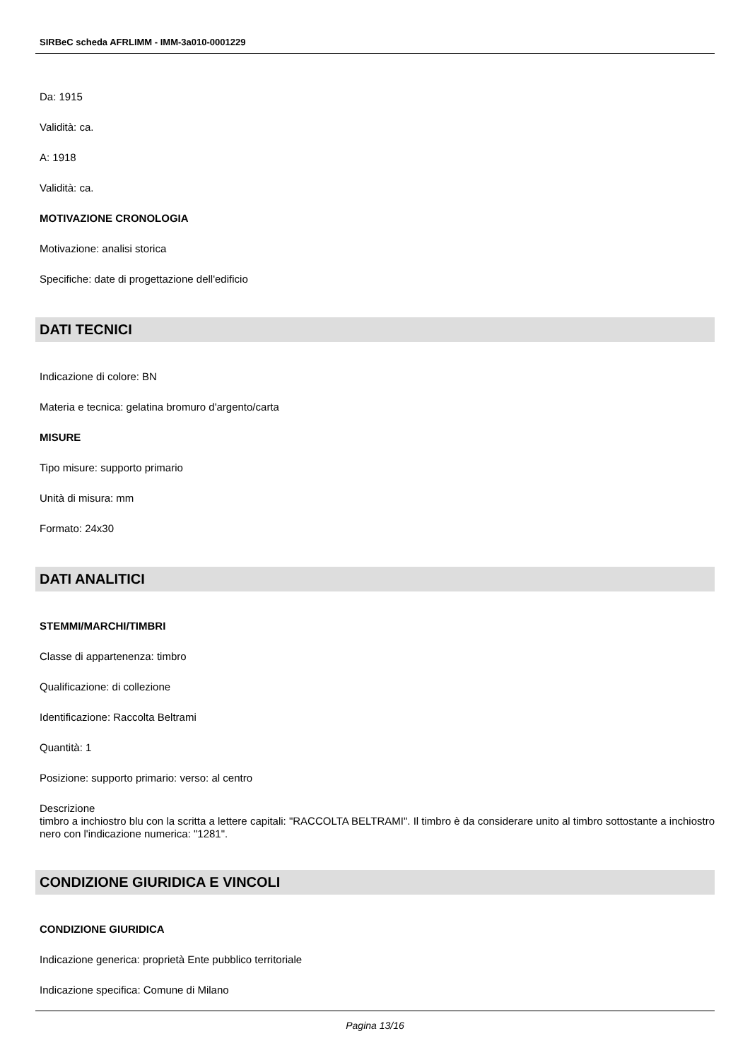SIRBeC scheda AFRLIMM - IMM-3a010-0001229
Da: 1915
Validità: ca.
A: 1918
Validità: ca.
MOTIVAZIONE CRONOLOGIA
Motivazione: analisi storica
Specifiche: date di progettazione dell'edificio
DATI TECNICI
Indicazione di colore: BN
Materia e tecnica: gelatina bromuro d'argento/carta
MISURE
Tipo misure: supporto primario
Unità di misura: mm
Formato: 24x30
DATI ANALITICI
STEMMI/MARCHI/TIMBRI
Classe di appartenenza: timbro
Qualificazione: di collezione
Identificazione: Raccolta Beltrami
Quantità: 1
Posizione: supporto primario: verso: al centro
Descrizione
timbro a inchiostro blu con la scritta a lettere capitali: "RACCOLTA BELTRAMI". Il timbro è da considerare unito al timbro sottostante a inchiostro nero con l'indicazione numerica: "1281".
CONDIZIONE GIURIDICA E VINCOLI
CONDIZIONE GIURIDICA
Indicazione generica: proprietà Ente pubblico territoriale
Indicazione specifica: Comune di Milano
Pagina 13/16